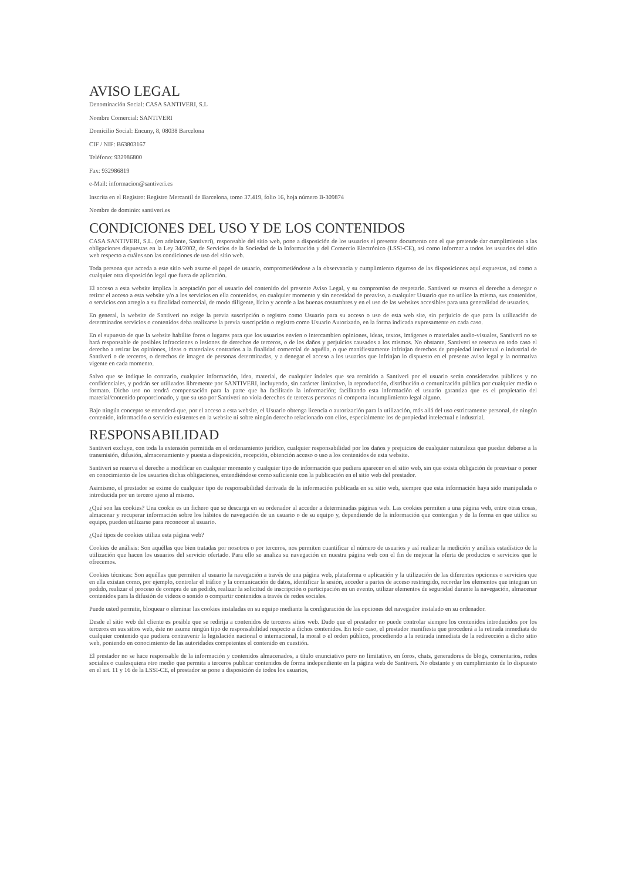AVISO LEGAL
Denominación Social: CASA SANTIVERI, S.L
Nombre Comercial: SANTIVERI
Domicilio Social: Encuny, 8, 08038 Barcelona
CIF / NIF: B63803167
Teléfono: 932986800
Fax: 932986819
e-Mail: informacion@santiveri.es
Inscrita en el Registro: Registro Mercantil de Barcelona, tomo 37.419, folio 16, hoja número B-309874
Nombre de dominio: santiveri.es
CONDICIONES DEL USO Y DE LOS CONTENIDOS
CASA SANTIVERI, S.L. (en adelante, Santiveri), responsable del sitio web, pone a disposición de los usuarios el presente documento con el que pretende dar cumplimiento a las obligaciones dispuestas en la Ley 34/2002, de Servicios de la Sociedad de la Información y del Comercio Electrónico (LSSI-CE), así como informar a todos los usuarios del sitio web respecto a cuáles son las condiciones de uso del sitio web.
Toda persona que acceda a este sitio web asume el papel de usuario, comprometiéndose a la observancia y cumplimiento riguroso de las disposiciones aquí expuestas, así como a cualquier otra disposición legal que fuera de aplicación.
El acceso a esta website implica la aceptación por el usuario del contenido del presente Aviso Legal, y su compromiso de respetarlo. Santiveri se reserva el derecho a denegar o retirar el acceso a esta website y/o a los servicios en ella contenidos, en cualquier momento y sin necesidad de preaviso, a cualquier Usuario que no utilice la misma, sus contenidos, o servicios con arreglo a su finalidad comercial, de modo diligente, lícito y acorde a las buenas costumbres y en el uso de las websites accesibles para una generalidad de usuarios.
En general, la website de Santiveri no exige la previa suscripción o registro como Usuario para su acceso o uso de esta web site, sin perjuicio de que para la utilización de determinados servicios o contenidos deba realizarse la previa suscripción o registro como Usuario Autorizado, en la forma indicada expresamente en cada caso.
En el supuesto de que la website habilite foros o lugares para que los usuarios envíen o intercambien opiniones, ideas, textos, imágenes o materiales audio-visuales, Santiveri no se hará responsable de posibles infracciones o lesiones de derechos de terceros, o de los daños y perjuicios causados a los mismos. No obstante, Santiveri se reserva en todo caso el derecho a retirar las opiniones, ideas o materiales contrarios a la finalidad comercial de aquélla, o que manifiestamente infrinjan derechos de propiedad intelectual o industrial de Santiveri o de terceros, o derechos de imagen de personas determinadas, y a denegar el acceso a los usuarios que infrinjan lo dispuesto en el presente aviso legal y la normativa vigente en cada momento.
Salvo que se indique lo contrario, cualquier información, idea, material, de cualquier índoles que sea remitido a Santiveri por el usuario serán considerados públicos y no confidenciales, y podrán ser utilizados libremente por SANTIVERI, incluyendo, sin carácter limitativo, la reproducción, distribución o comunicación pública por cualquier medio o formato. Dicho uso no tendrá compensación para la parte que ha facilitado la información; facilitando esta información el usuario garantiza que es el propietario del material/contenido proporcionado, y que su uso por Santiveri no viola derechos de terceras personas ni comporta incumplimiento legal alguno.
Bajo ningún concepto se entenderá que, por el acceso a esta website, el Usuario obtenga licencia o autorización para la utilización, más allá del uso estrictamente personal, de ningún contenido, información o servicio existentes en la website ni sobre ningún derecho relacionado con ellos, especialmente los de propiedad intelectual e industrial.
RESPONSABILIDAD
Santiveri excluye, con toda la extensión permitida en el ordenamiento jurídico, cualquier responsabilidad por los daños y prejuicios de cualquier naturaleza que puedan deberse a la transmisión, difusión, almacenamiento y puesta a disposición, recepción, obtención acceso o uso a los contenidos de esta website.
Santiveri se reserva el derecho a modificar en cualquier momento y cualquier tipo de información que pudiera aparecer en el sitio web, sin que exista obligación de preavisar o poner en conocimiento de los usuarios dichas obligaciones, entendiéndose como suficiente con la publicación en el sitio web del prestador.
Asimismo, el prestador se exime de cualquier tipo de responsabilidad derivada de la información publicada en su sitio web, siempre que esta información haya sido manipulada o introducida por un tercero ajeno al mismo.
¿Qué son las cookies? Una cookie es un fichero que se descarga en su ordenador al acceder a determinadas páginas web. Las cookies permiten a una página web, entre otras cosas, almacenar y recuperar información sobre los hábitos de navegación de un usuario o de su equipo y, dependiendo de la información que contengan y de la forma en que utilice su equipo, pueden utilizarse para reconocer al usuario.
¿Qué tipos de cookies utiliza esta página web?
Cookies de análisis: Son aquéllas que bien tratadas por nosotros o por terceros, nos permiten cuantificar el número de usuarios y así realizar la medición y análisis estadístico de la utilización que hacen los usuarios del servicio ofertado. Para ello se analiza su navegación en nuestra página web con el fin de mejorar la oferta de productos o servicios que le ofrecemos.
Cookies técnicas: Son aquéllas que permiten al usuario la navegación a través de una página web, plataforma o aplicación y la utilización de las diferentes opciones o servicios que en ella existan como, por ejemplo, controlar el tráfico y la comunicación de datos, identificar la sesión, acceder a partes de acceso restringido, recordar los elementos que integran un pedido, realizar el proceso de compra de un pedido, realizar la solicitud de inscripción o participación en un evento, utilizar elementos de seguridad durante la navegación, almacenar contenidos para la difusión de videos o sonido o compartir contenidos a través de redes sociales.
Puede usted permitir, bloquear o eliminar las cookies instaladas en su equipo mediante la configuración de las opciones del navegador instalado en su ordenador.
Desde el sitio web del cliente es posible que se redirija a contenidos de terceros sitios web. Dado que el prestador no puede controlar siempre los contenidos introducidos por los terceros en sus sitios web, éste no asume ningún tipo de responsabilidad respecto a dichos contenidos. En todo caso, el prestador manifiesta que procederá a la retirada inmediata de cualquier contenido que pudiera contravenir la legislación nacional o internacional, la moral o el orden público, procediendo a la retirada inmediata de la redirección a dicho sitio web, poniendo en conocimiento de las autoridades competentes el contenido en cuestión.
El prestador no se hace responsable de la información y contenidos almacenados, a título enunciativo pero no limitativo, en foros, chats, generadores de blogs, comentarios, redes sociales o cualesquiera otro medio que permita a terceros publicar contenidos de forma independiente en la página web de Santiveri. No obstante y en cumplimiento de lo dispuesto en el art. 11 y 16 de la LSSI-CE, el prestador se pone a disposición de todos los usuarios,